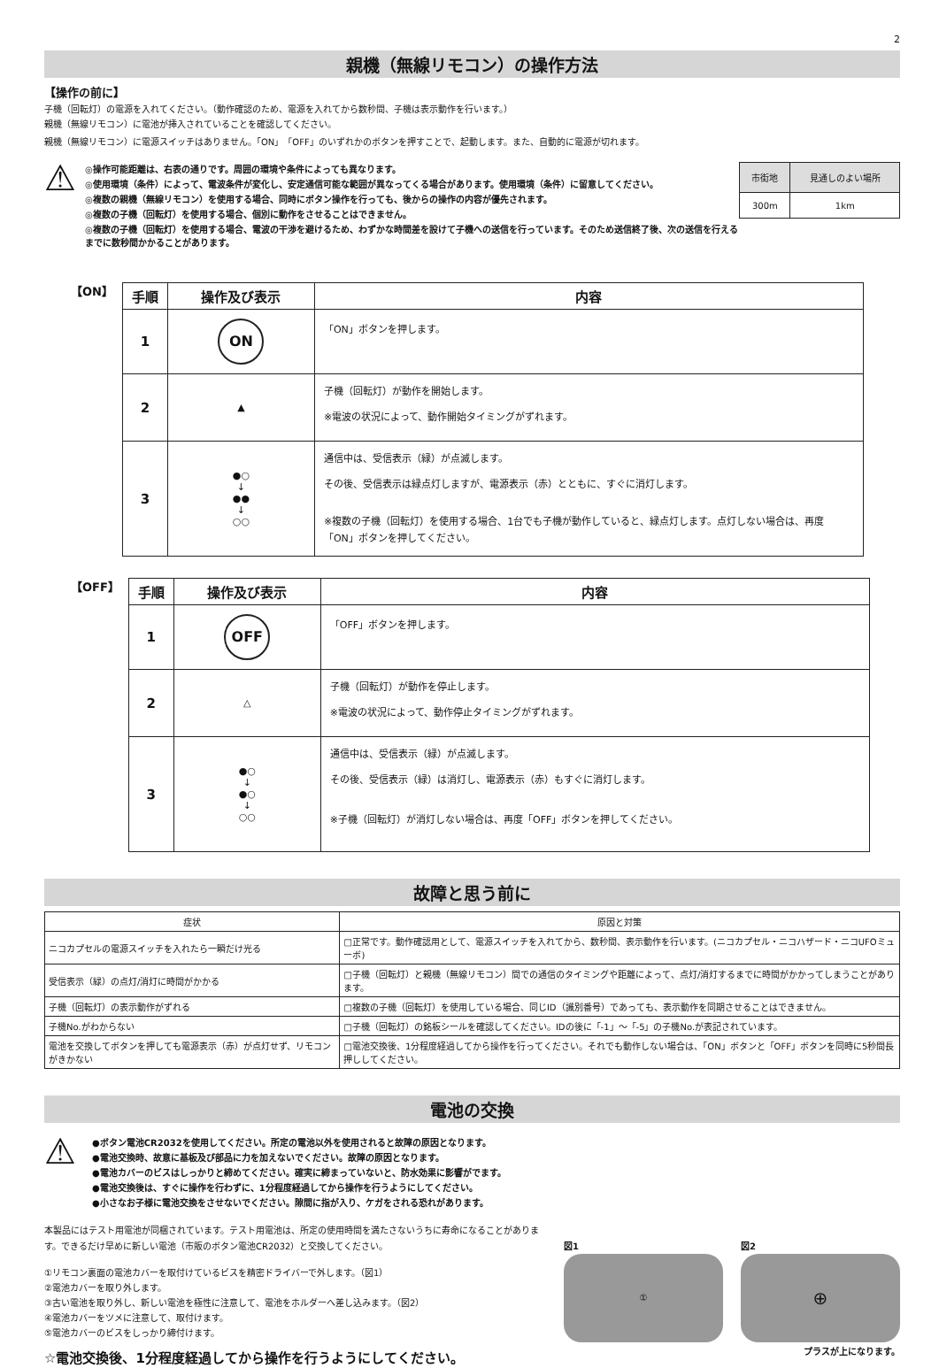2
親機（無線リモコン）の操作方法
【操作の前に】
子機（回転灯）の電源を入れてください。（動作確認のため、電源を入れてから数秒間、子機は表示動作を行います。）
親機（無線リモコン）に電池が挿入されていることを確認してください。
親機（無線リモコン）に電源スイッチはありません。「ON」「OFF」のいずれかのボタンを押すことで、起動します。また、自動的に電源が切れます。
⚠
◎操作可能距離は、右表の通りです。周囲の環境や条件によっても異なります。
◎使用環境（条件）によって、電波条件が変化し、安定通信可能な範囲が異なってくる場合があります。使用環境（条件）に留意してください。
◎複数の親機（無線リモコン）を使用する場合、同時にボタン操作を行っても、後からの操作の内容が優先されます。
◎複数の子機（回転灯）を使用する場合、個別に動作をさせることはできません。
◎複数の子機（回転灯）を使用する場合、電波の干渉を避けるため、わずかな時間差を設けて子機への送信を行っています。そのため送信終了後、次の送信を行えるまでに数秒間かかることがあります。
| 市街地 | 見通しのよい場所 |
| --- | --- |
| 300m | 1km |
【ON】
| 手順 | 操作及び表示 | 内容 |
| --- | --- | --- |
| 1 | ON | 「ON」ボタンを押します。 |
| 2 | ▲ | 子機（回転灯）が動作を開始します。 ※電波の状況によって、動作開始タイミングがずれます。 |
| 3 | ●○ ↓ ●● ↓ ○○ | 通信中は、受信表示（緑）が点滅します。 その後、受信表示は緑点灯しますが、電源表示（赤）とともに、すぐに消灯します。 ※複数の子機（回転灯）を使用する場合、1台でも子機が動作していると、緑点灯します。点灯しない場合は、再度「ON」ボタンを押してください。 |
【OFF】
| 手順 | 操作及び表示 | 内容 |
| --- | --- | --- |
| 1 | OFF | 「OFF」ボタンを押します。 |
| 2 | △ | 子機（回転灯）が動作を停止します。 ※電波の状況によって、動作停止タイミングがずれます。 |
| 3 | ●○ ↓ ●○ ↓ ○○ | 通信中は、受信表示（緑）が点滅します。 その後、受信表示（緑）は消灯し、電源表示（赤）もすぐに消灯します。 ※子機（回転灯）が消灯しない場合は、再度「OFF」ボタンを押してください。 |
故障と思う前に
| 症状 | 原因と対策 |
| --- | --- |
| ニコカプセルの電源スイッチを入れたら一瞬だけ光る | □正常です。動作確認用として、電源スイッチを入れてから、数秒間、表示動作を行います。(ニコカプセル・ニコハザード・ニコUFOミューボ) |
| 受信表示（緑）の点灯/消灯に時間がかかる | □子機（回転灯）と親機（無線リモコン）間での通信のタイミングや距離によって、点灯/消灯するまでに時間がかかってしまうことがあります。 |
| 子機（回転灯）の表示動作がずれる | □複数の子機（回転灯）を使用している場合、同じID（識別番号）であっても、表示動作を同期させることはできません。 |
| 子機No.がわからない | □子機（回転灯）の銘板シールを確認してください。IDの後に「-1」～「-5」の子機No.が表記されています。 |
| 電池を交換してボタンを押しても電源表示（赤）が点灯せず、リモコンがきかない | □電池交換後、1分程度経過してから操作を行ってください。それでも動作しない場合は、「ON」ボタンと「OFF」ボタンを同時に5秒間長押ししてください。 |
電池の交換
⚠
●ボタン電池CR2032を使用してください。所定の電池以外を使用されると故障の原因となります。
●電池交換時、故意に基板及び部品に力を加えないでください。故障の原因となります。
●電池カバーのビスはしっかりと締めてください。確実に締まっていないと、防水効果に影響がでます。
●電池交換後は、すぐに操作を行わずに、1分程度経過してから操作を行うようにしてください。
●小さなお子様に電池交換をさせないでください。隙間に指が入り、ケガをされる恐れがあります。
本製品にはテスト用電池が同梱されています。テスト用電池は、所定の使用時間を満たさないうちに寿命になることがあります。できるだけ早めに新しい電池（市販のボタン電池CR2032）と交換してください。
①リモコン裏面の電池カバーを取付けているビスを精密ドライバーで外します。（図1）
②電池カバーを取り外します。
③古い電池を取り外し、新しい電池を極性に注意して、電池をホルダーへ差し込みます。（図2）
④電池カバーをツメに注意して、取付けます。
⑤電池カバーのビスをしっかり締付けます。
☆電池交換後、1分程度経過してから操作を行うようにしてください。
図1
①
図2
⊕
プラスが上になります。